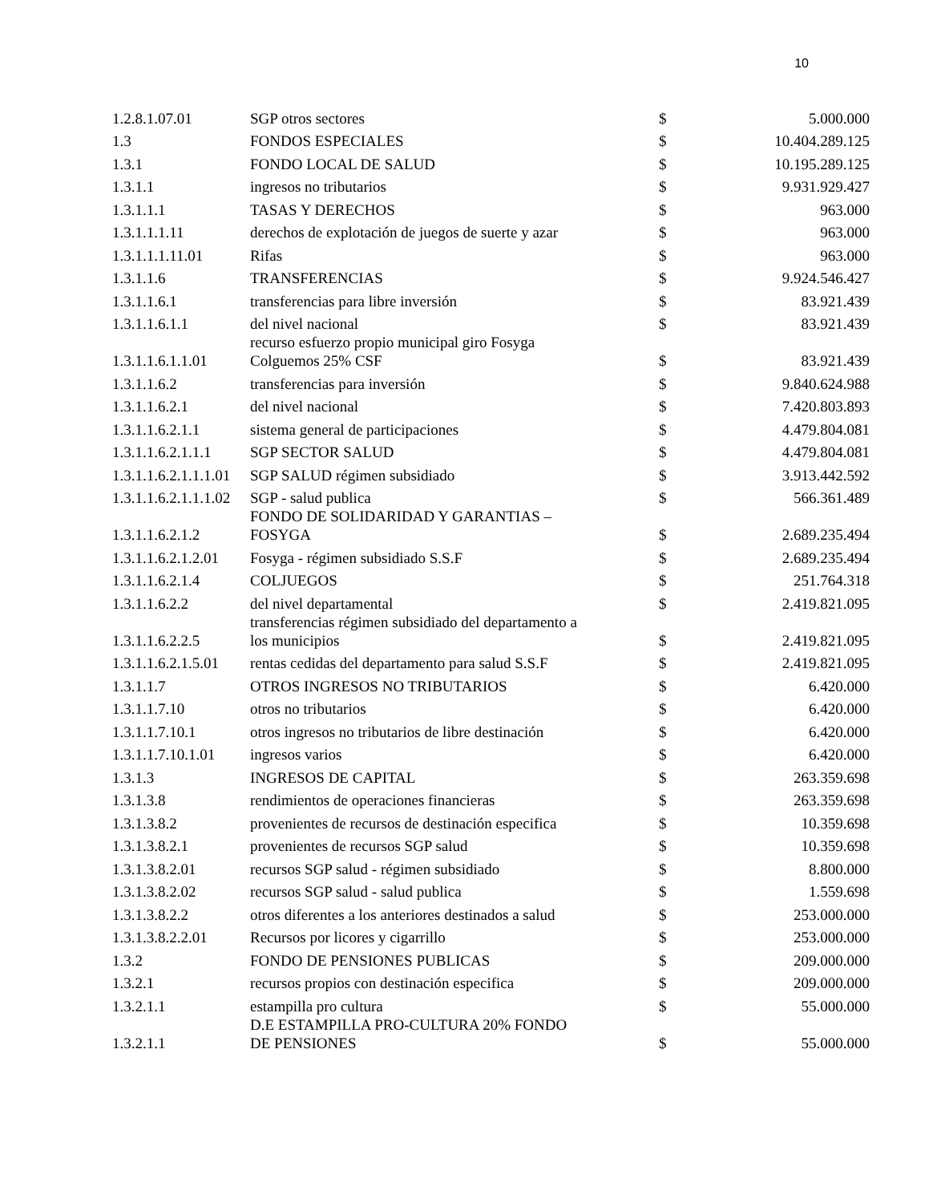10
| 1.2.8.1.07.01 | SGP otros sectores | $ | 5.000.000 |
| 1.3 | FONDOS ESPECIALES | $ | 10.404.289.125 |
| 1.3.1 | FONDO LOCAL DE SALUD | $ | 10.195.289.125 |
| 1.3.1.1 | ingresos no tributarios | $ | 9.931.929.427 |
| 1.3.1.1.1 | TASAS Y DERECHOS | $ | 963.000 |
| 1.3.1.1.1.11 | derechos de explotación de juegos de suerte y azar | $ | 963.000 |
| 1.3.1.1.1.11.01 | Rifas | $ | 963.000 |
| 1.3.1.1.6 | TRANSFERENCIAS | $ | 9.924.546.427 |
| 1.3.1.1.6.1 | transferencias para libre inversión | $ | 83.921.439 |
| 1.3.1.1.6.1.1 | del nivel nacional | $ | 83.921.439 |
| 1.3.1.1.6.1.1.01 | recurso esfuerzo propio municipal giro Fosyga Colguemos 25% CSF | $ | 83.921.439 |
| 1.3.1.1.6.2 | transferencias para inversión | $ | 9.840.624.988 |
| 1.3.1.1.6.2.1 | del nivel nacional | $ | 7.420.803.893 |
| 1.3.1.1.6.2.1.1 | sistema general de participaciones | $ | 4.479.804.081 |
| 1.3.1.1.6.2.1.1.1 | SGP SECTOR SALUD | $ | 4.479.804.081 |
| 1.3.1.1.6.2.1.1.1.01 | SGP SALUD régimen subsidiado | $ | 3.913.442.592 |
| 1.3.1.1.6.2.1.1.1.02 | SGP - salud publica | $ | 566.361.489 |
| 1.3.1.1.6.2.1.2 | FONDO DE SOLIDARIDAD Y GARANTIAS – FOSYGA | $ | 2.689.235.494 |
| 1.3.1.1.6.2.1.2.01 | Fosyga - régimen subsidiado S.S.F | $ | 2.689.235.494 |
| 1.3.1.1.6.2.1.4 | COLJUEGOS | $ | 251.764.318 |
| 1.3.1.1.6.2.2 | del nivel departamental | $ | 2.419.821.095 |
| 1.3.1.1.6.2.2.5 | transferencias régimen subsidiado del departamento a los municipios | $ | 2.419.821.095 |
| 1.3.1.1.6.2.1.5.01 | rentas cedidas del departamento para salud S.S.F | $ | 2.419.821.095 |
| 1.3.1.1.7 | OTROS INGRESOS NO TRIBUTARIOS | $ | 6.420.000 |
| 1.3.1.1.7.10 | otros no tributarios | $ | 6.420.000 |
| 1.3.1.1.7.10.1 | otros ingresos no tributarios de libre destinación | $ | 6.420.000 |
| 1.3.1.1.7.10.1.01 | ingresos varios | $ | 6.420.000 |
| 1.3.1.3 | INGRESOS DE CAPITAL | $ | 263.359.698 |
| 1.3.1.3.8 | rendimientos de operaciones financieras | $ | 263.359.698 |
| 1.3.1.3.8.2 | provenientes de recursos de destinación especifica | $ | 10.359.698 |
| 1.3.1.3.8.2.1 | provenientes de recursos SGP salud | $ | 10.359.698 |
| 1.3.1.3.8.2.01 | recursos SGP salud - régimen subsidiado | $ | 8.800.000 |
| 1.3.1.3.8.2.02 | recursos SGP salud - salud publica | $ | 1.559.698 |
| 1.3.1.3.8.2.2 | otros diferentes a los anteriores destinados a salud | $ | 253.000.000 |
| 1.3.1.3.8.2.2.01 | Recursos por licores y cigarrillo | $ | 253.000.000 |
| 1.3.2 | FONDO DE PENSIONES PUBLICAS | $ | 209.000.000 |
| 1.3.2.1 | recursos propios con destinación especifica | $ | 209.000.000 |
| 1.3.2.1.1 | estampilla pro cultura | $ | 55.000.000 |
| 1.3.2.1.1 | D.E ESTAMPILLA PRO-CULTURA 20% FONDO DE PENSIONES | $ | 55.000.000 |